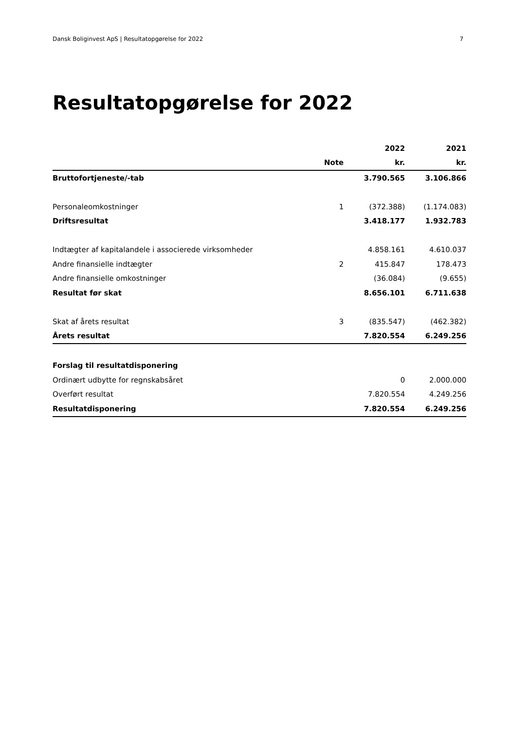Dansk Boliginvest ApS | Resultatopgørelse for 2022 7
Resultatopgørelse for 2022
| | | 2022 | 2021 |
| --- | --- | --- | --- |
| | Note | kr. | kr. |
| Bruttofortjeneste/-tab | | 3.790.565 | 3.106.866 |
| Personaleomkostninger | 1 | (372.388) | (1.174.083) |
| Driftsresultat | | 3.418.177 | 1.932.783 |
| Indtægter af kapitalandele i associerede virksomheder | | 4.858.161 | 4.610.037 |
| Andre finansielle indtægter | 2 | 415.847 | 178.473 |
| Andre finansielle omkostninger | | (36.084) | (9.655) |
| Resultat før skat | | 8.656.101 | 6.711.638 |
| Skat af årets resultat | 3 | (835.547) | (462.382) |
| Årets resultat | | 7.820.554 | 6.249.256 |
| Forslag til resultatdisponering | | | |
| Ordinært udbytte for regnskabsåret | | 0 | 2.000.000 |
| Overført resultat | | 7.820.554 | 4.249.256 |
| Resultatdisponering | | 7.820.554 | 6.249.256 |